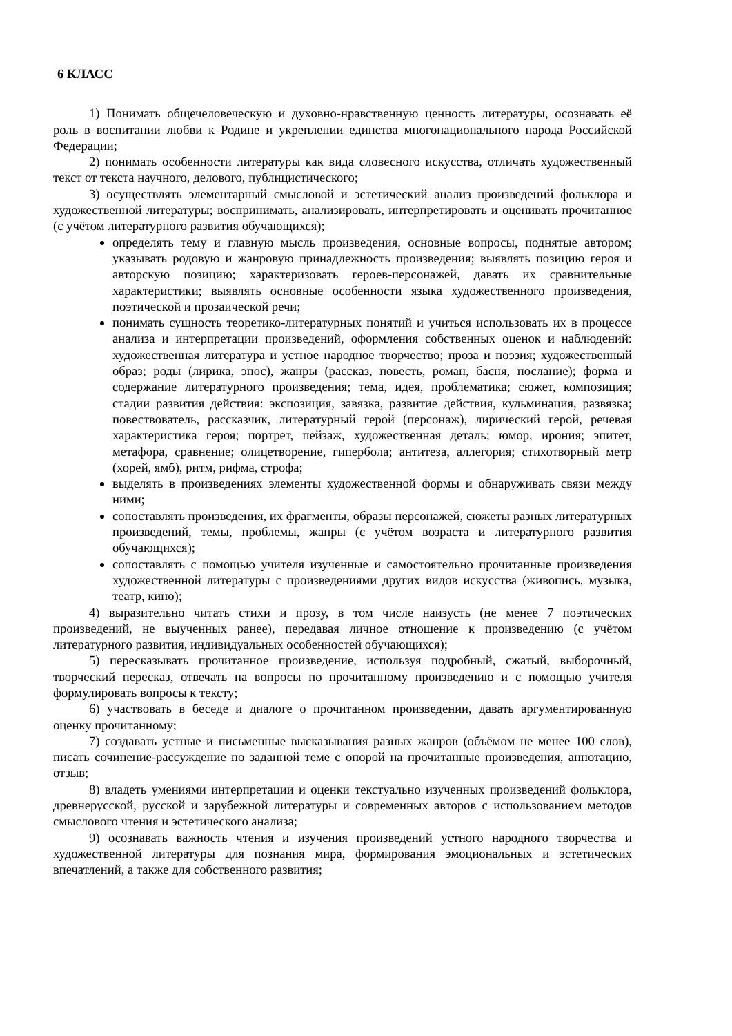6 КЛАСС
1) Понимать общечеловеческую и духовно-нравственную ценность литературы, осознавать её роль в воспитании любви к Родине и укреплении единства многонационального народа Российской Федерации;
2) понимать особенности литературы как вида словесного искусства, отличать художественный текст от текста научного, делового, публицистического;
3) осуществлять элементарный смысловой и эстетический анализ произведений фольклора и художественной литературы; воспринимать, анализировать, интерпретировать и оценивать прочитанное (с учётом литературного развития обучающихся);
определять тему и главную мысль произведения, основные вопросы, поднятые автором; указывать родовую и жанровую принадлежность произведения; выявлять позицию героя и авторскую позицию; характеризовать героев-персонажей, давать их сравнительные характеристики; выявлять основные особенности языка художественного произведения, поэтической и прозаической речи;
понимать сущность теоретико-литературных понятий и учиться использовать их в процессе анализа и интерпретации произведений, оформления собственных оценок и наблюдений: художественная литература и устное народное творчество; проза и поэзия; художественный образ; роды (лирика, эпос), жанры (рассказ, повесть, роман, басня, послание); форма и содержание литературного произведения; тема, идея, проблематика; сюжет, композиция; стадии развития действия: экспозиция, завязка, развитие действия, кульминация, развязка; повествователь, рассказчик, литературный герой (персонаж), лирический герой, речевая характеристика героя; портрет, пейзаж, художественная деталь; юмор, ирония; эпитет, метафора, сравнение; олицетворение, гипербола; антитеза, аллегория; стихотворный метр (хорей, ямб), ритм, рифма, строфа;
выделять в произведениях элементы художественной формы и обнаруживать связи между ними;
сопоставлять произведения, их фрагменты, образы персонажей, сюжеты разных литературных произведений, темы, проблемы, жанры (с учётом возраста и литературного развития обучающихся);
сопоставлять с помощью учителя изученные и самостоятельно прочитанные произведения художественной литературы с произведениями других видов искусства (живопись, музыка, театр, кино);
4) выразительно читать стихи и прозу, в том числе наизусть (не менее 7 поэтических произведений, не выученных ранее), передавая личное отношение к произведению (с учётом литературного развития, индивидуальных особенностей обучающихся);
5) пересказывать прочитанное произведение, используя подробный, сжатый, выборочный, творческий пересказ, отвечать на вопросы по прочитанному произведению и с помощью учителя формулировать вопросы к тексту;
6) участвовать в беседе и диалоге о прочитанном произведении, давать аргументированную оценку прочитанному;
7) создавать устные и письменные высказывания разных жанров (объёмом не менее 100 слов), писать сочинение-рассуждение по заданной теме с опорой на прочитанные произведения, аннотацию, отзыв;
8) владеть умениями интерпретации и оценки текстуально изученных произведений фольклора, древнерусской, русской и зарубежной литературы и современных авторов с использованием методов смыслового чтения и эстетического анализа;
9) осознавать важность чтения и изучения произведений устного народного творчества и художественной литературы для познания мира, формирования эмоциональных и эстетических впечатлений, а также для собственного развития;